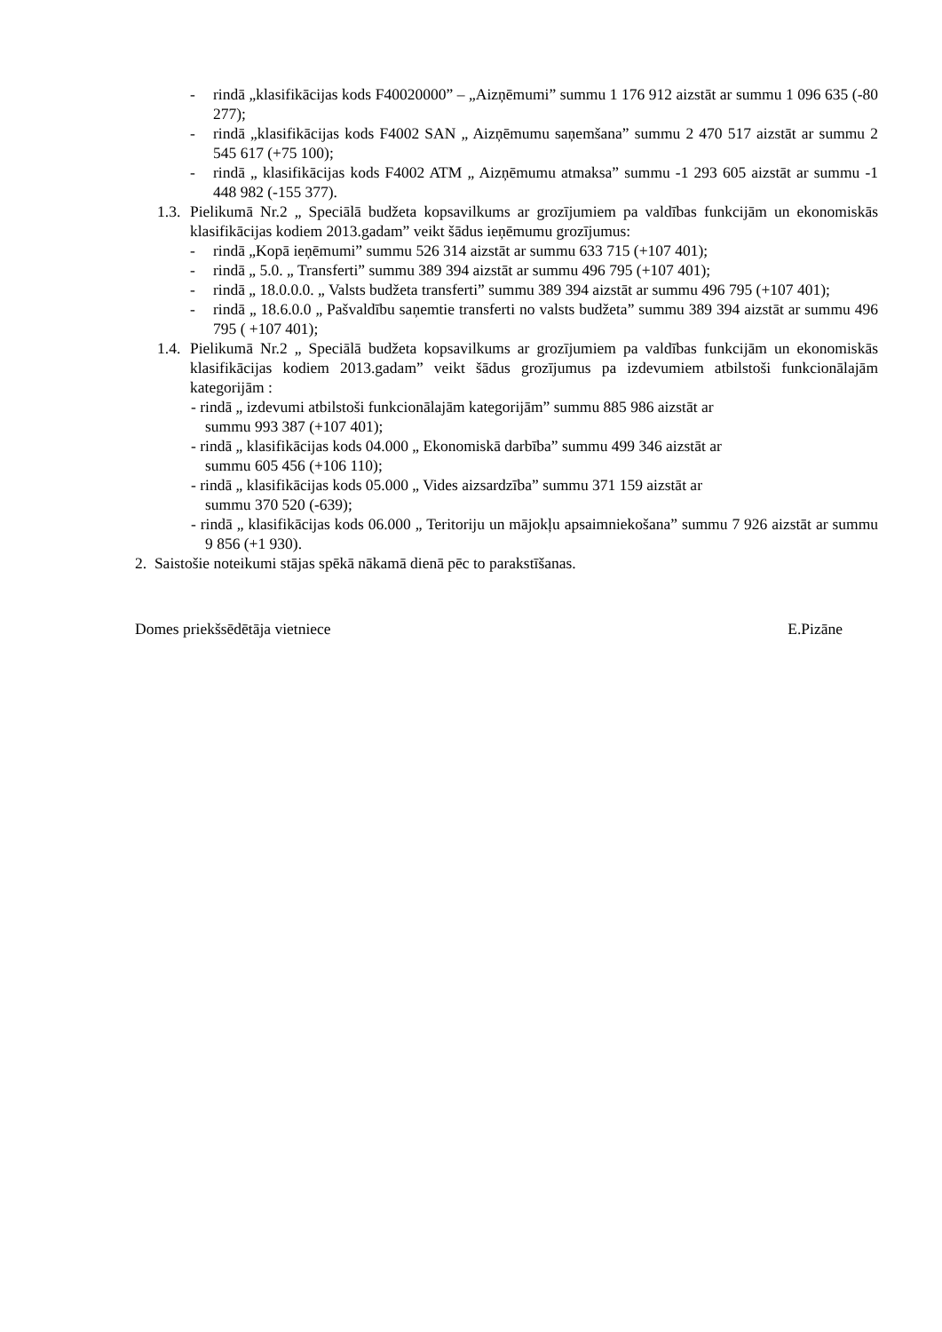- rindā „klasifikācijas kods F40020000” – „Aizņēmumi” summu 1 176 912 aizstāt ar summu 1 096 635 (-80 277);
- rindā „klasifikācijas kods F4002 SAN „ Aizņēmumu saņemšana” summu 2 470 517 aizstāt ar summu 2 545 617 (+75 100);
- rindā „ klasifikācijas kods F4002 ATM „ Aizņēmumu atmaksa” summu -1 293 605 aizstāt ar summu -1 448 982 (-155 377).
1.3.
Pielikumā Nr.2 „ Speciālā budžeta kopsavilkums ar grozījumiem pa valdības funkcijām un ekonomiskās klasifikācijas kodiem 2013.gadam” veikt šādus ieņēmumu grozījumus:
- rindā „Kopā ieņēmumi” summu 526 314 aizstāt ar summu 633 715 (+107 401);
- rindā „ 5.0. „ Transferti” summu 389 394 aizstāt ar summu 496 795 (+107 401);
- rindā „ 18.0.0.0. „ Valsts budžeta transferti” summu 389 394 aizstāt ar summu 496 795 (+107 401);
- rindā „ 18.6.0.0 „ Pašvaldību saņemtie transferti no valsts budžeta” summu 389 394 aizstāt ar summu 496 795 ( +107 401);
1.4.
Pielikumā Nr.2 „ Speciālā budžeta kopsavilkums ar grozījumiem pa valdības funkcijām un ekonomiskās klasifikācijas kodiem 2013.gadam” veikt šādus grozījumus pa izdevumiem atbilstoši funkcionālajām kategorijām :
- rindā „ izdevumi atbilstoši funkcionālajām kategorijām” summu 885 986 aizstāt ar
summu 993 387 (+107 401);
- rindā „ klasifikācijas kods 04.000 „ Ekonomiskā darbība” summu 499 346 aizstāt ar
summu 605 456 (+106 110);
- rindā „ klasifikācijas kods 05.000 „ Vides aizsardzība” summu 371 159 aizstāt ar
summu 370 520 (-639);
- rindā „ klasifikācijas kods 06.000 „ Teritoriju un mājokļu apsaimniekošana” summu 7 926 aizstāt ar summu 9 856 (+1 930).
2. Saistošie noteikumi stājas spēkā nākamā dienā pēc to parakstīšanas.
Domes priekšsēdētāja vietniece E.Pizāne